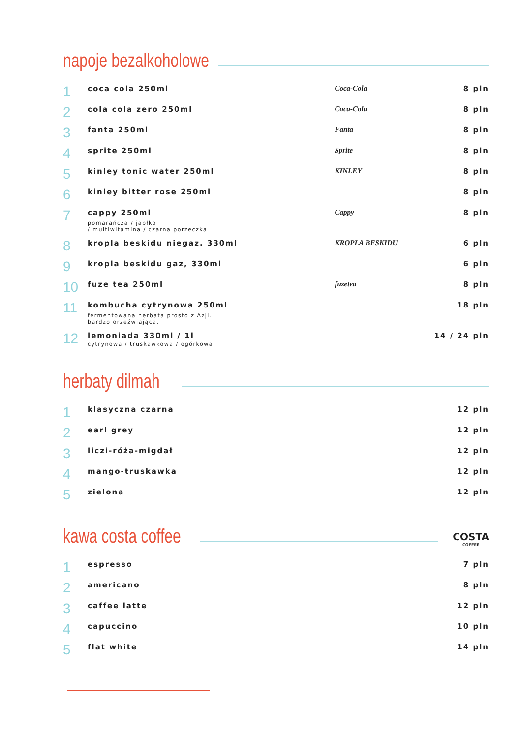napoje bezalkoholowe
| 1 | coca cola 250ml | Coca-Cola | 8 pln |
| 2 | cola cola zero 250ml | Coca-Cola | 8 pln |
| 3 | fanta 250ml | Fanta | 8 pln |
| 4 | sprite 250ml | Sprite | 8 pln |
| 5 | kinley tonic water 250ml | KINLEY | 8 pln |
| 6 | kinley bitter rose 250ml | | 8 pln |
| 7 | cappy 250ml pomarańcza / jabłko / multiwitamina / czarna porzeczka | Cappy | 8 pln |
| 8 | kropla beskidu niegaz. 330ml | KROPLA BESKIDU | 6 pln |
| 9 | kropla beskidu gaz, 330ml | | 6 pln |
| 10 | fuze tea 250ml | fuzetea | 8 pln |
| 11 | kombucha cytrynowa 250ml fermentowana herbata prosto z Azji. bardzo orzeźwiająca. | | 18 pln |
| 12 | lemoniada 330ml / 1l cytrynowa / truskawkowa / ogórkowa | | 14 / 24 pln |
herbaty dilmah
| 1 | klasyczna czarna | 12 pln |
| 2 | earl grey | 12 pln |
| 3 | liczi-róża-migdał | 12 pln |
| 4 | mango-truskawka | 12 pln |
| 5 | zielona | 12 pln |
kawa costa coffee
COSTA
COFFEE
| 1 | espresso | 7 pln |
| 2 | americano | 8 pln |
| 3 | caffee latte | 12 pln |
| 4 | capuccino | 10 pln |
| 5 | flat white | 14 pln |